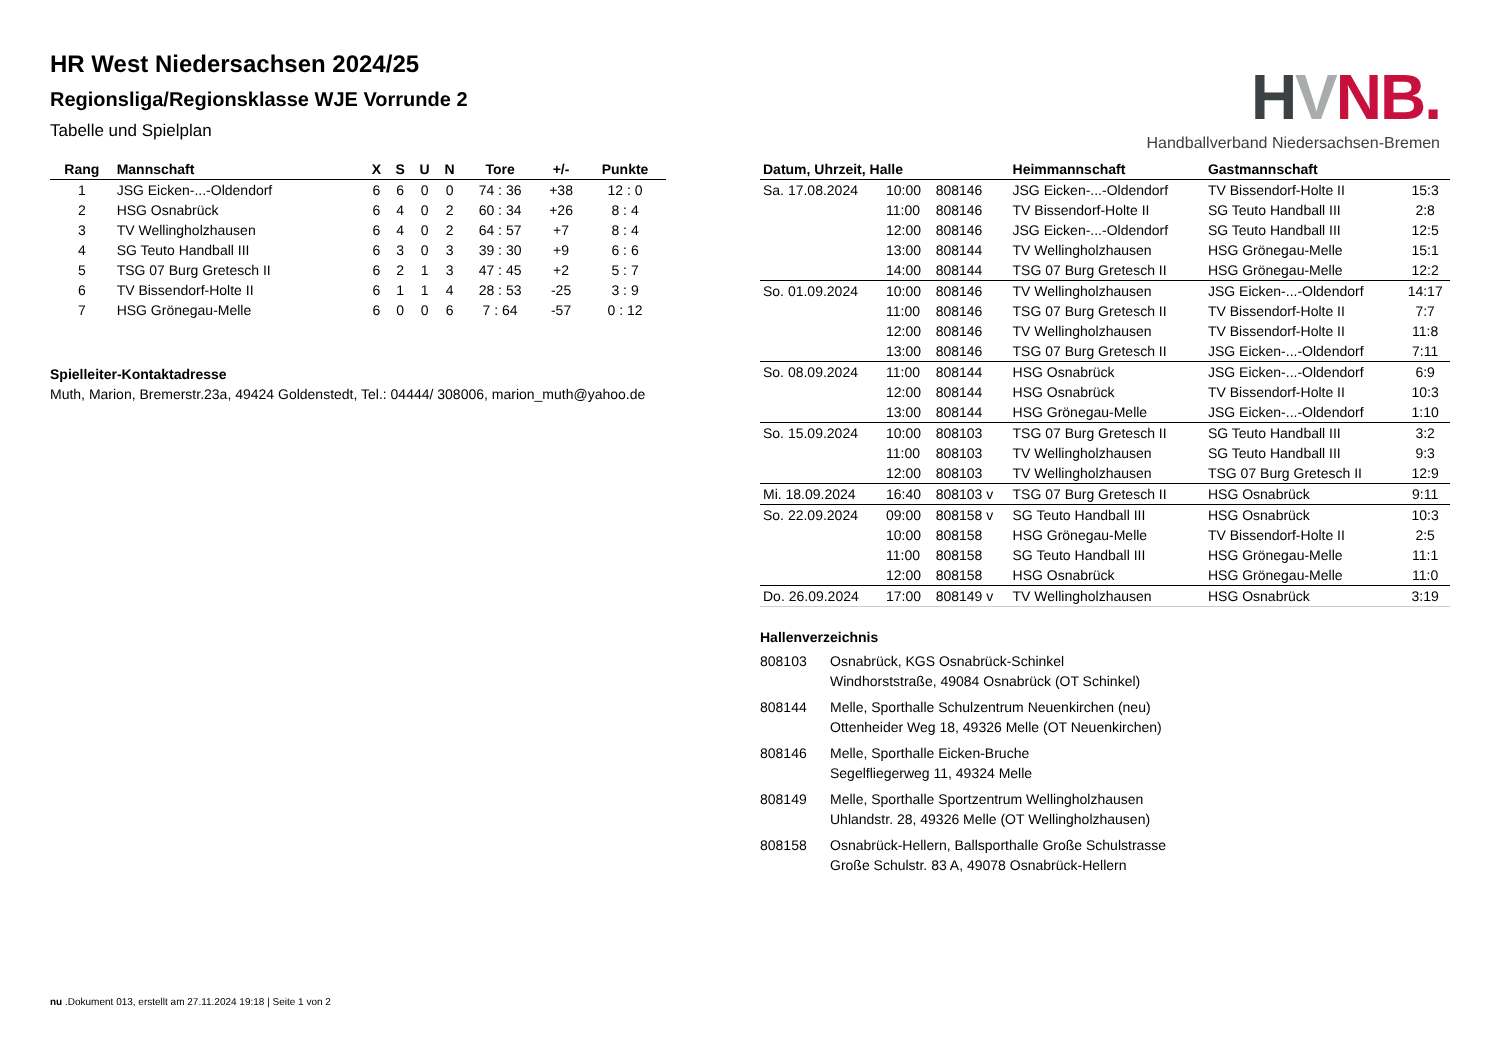HVNB.
Handballverband Niedersachsen-Bremen
HR West Niedersachsen 2024/25
Regionsliga/Regionsklasse WJE Vorrunde 2
Tabelle und Spielplan
| Rang | Mannschaft | X | S | U | N | Tore | +/- | Punkte |
| --- | --- | --- | --- | --- | --- | --- | --- | --- |
| 1 | JSG Eicken-...-Oldendorf | 6 | 6 | 0 | 0 | 74 : 36 | +38 | 12 : 0 |
| 2 | HSG Osnabrück | 6 | 4 | 0 | 2 | 60 : 34 | +26 | 8 : 4 |
| 3 | TV Wellingholzhausen | 6 | 4 | 0 | 2 | 64 : 57 | +7 | 8 : 4 |
| 4 | SG Teuto Handball III | 6 | 3 | 0 | 3 | 39 : 30 | +9 | 6 : 6 |
| 5 | TSG 07 Burg Gretesch II | 6 | 2 | 1 | 3 | 47 : 45 | +2 | 5 : 7 |
| 6 | TV Bissendorf-Holte II | 6 | 1 | 1 | 4 | 28 : 53 | -25 | 3 : 9 |
| 7 | HSG Grönegau-Melle | 6 | 0 | 0 | 6 | 7 : 64 | -57 | 0 : 12 |
Spielleiter-Kontaktadresse
Muth, Marion, Bremerstr.23a, 49424 Goldenstedt, Tel.: 04444/ 308006, marion_muth@yahoo.de
| Datum, Uhrzeit, Halle | | | Heimmannschaft | Gastmannschaft | |
| --- | --- | --- | --- | --- | --- |
| Sa. 17.08.2024 | 10:00 | 808146 | JSG Eicken-...-Oldendorf | TV Bissendorf-Holte II | 15:3 |
| | 11:00 | 808146 | TV Bissendorf-Holte II | SG Teuto Handball III | 2:8 |
| | 12:00 | 808146 | JSG Eicken-...-Oldendorf | SG Teuto Handball III | 12:5 |
| | 13:00 | 808144 | TV Wellingholzhausen | HSG Grönegau-Melle | 15:1 |
| | 14:00 | 808144 | TSG 07 Burg Gretesch II | HSG Grönegau-Melle | 12:2 |
| So. 01.09.2024 | 10:00 | 808146 | TV Wellingholzhausen | JSG Eicken-...-Oldendorf | 14:17 |
| | 11:00 | 808146 | TSG 07 Burg Gretesch II | TV Bissendorf-Holte II | 7:7 |
| | 12:00 | 808146 | TV Wellingholzhausen | TV Bissendorf-Holte II | 11:8 |
| | 13:00 | 808146 | TSG 07 Burg Gretesch II | JSG Eicken-...-Oldendorf | 7:11 |
| So. 08.09.2024 | 11:00 | 808144 | HSG Osnabrück | JSG Eicken-...-Oldendorf | 6:9 |
| | 12:00 | 808144 | HSG Osnabrück | TV Bissendorf-Holte II | 10:3 |
| | 13:00 | 808144 | HSG Grönegau-Melle | JSG Eicken-...-Oldendorf | 1:10 |
| So. 15.09.2024 | 10:00 | 808103 | TSG 07 Burg Gretesch II | SG Teuto Handball III | 3:2 |
| | 11:00 | 808103 | TV Wellingholzhausen | SG Teuto Handball III | 9:3 |
| | 12:00 | 808103 | TV Wellingholzhausen | TSG 07 Burg Gretesch II | 12:9 |
| Mi. 18.09.2024 | 16:40 | 808103 v | TSG 07 Burg Gretesch II | HSG Osnabrück | 9:11 |
| So. 22.09.2024 | 09:00 | 808158 v | SG Teuto Handball III | HSG Osnabrück | 10:3 |
| | 10:00 | 808158 | HSG Grönegau-Melle | TV Bissendorf-Holte II | 2:5 |
| | 11:00 | 808158 | SG Teuto Handball III | HSG Grönegau-Melle | 11:1 |
| | 12:00 | 808158 | HSG Osnabrück | HSG Grönegau-Melle | 11:0 |
| Do. 26.09.2024 | 17:00 | 808149 v | TV Wellingholzhausen | HSG Osnabrück | 3:19 |
Hallenverzeichnis
808103 Osnabrück, KGS Osnabrück-Schinkel
Windhorststraße, 49084 Osnabrück (OT Schinkel)
808144 Melle, Sporthalle Schulzentrum Neuenkirchen (neu)
Ottenheider Weg 18, 49326 Melle (OT Neuenkirchen)
808146 Melle, Sporthalle Eicken-Bruche
Segelfliegerweg 11, 49324 Melle
808149 Melle, Sporthalle Sportzentrum Wellingholzhausen
Uhlandstr. 28, 49326 Melle (OT Wellingholzhausen)
808158 Osnabrück-Hellern, Ballsporthalle Große Schulstrasse
Große Schulstr. 83 A, 49078 Osnabrück-Hellern
nu .Dokument 013, erstellt am 27.11.2024 19:18 | Seite 1 von 2